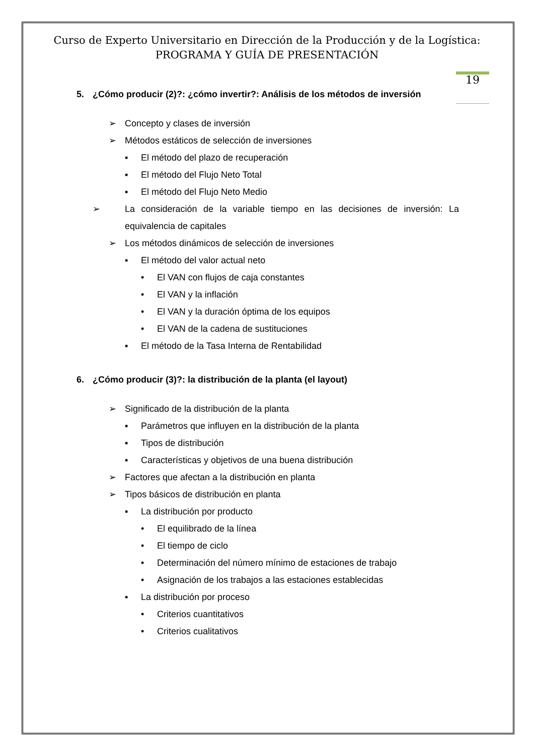Curso de Experto Universitario en Dirección de la Producción y de la Logística:
PROGRAMA Y GUÍA DE PRESENTACIÓN
19
5. ¿Cómo producir (2)?: ¿cómo invertir?: Análisis de los métodos de inversión
➢ Concepto y clases de inversión
➢ Métodos estáticos de selección de inversiones
▪ El método del plazo de recuperación
▪ El método del Flujo Neto Total
▪ El método del Flujo Neto Medio
➢ La consideración de la variable tiempo en las decisiones de inversión: La equivalencia de capitales
➢ Los métodos dinámicos de selección de inversiones
▪ El método del valor actual neto
• El VAN con flujos de caja constantes
• El VAN y la inflación
• El VAN y la duración óptima de los equipos
• El VAN de la cadena de sustituciones
▪ El método de la Tasa Interna de Rentabilidad
6. ¿Cómo producir (3)?: la distribución de la planta (el layout)
➢ Significado de la distribución de la planta
▪ Parámetros que influyen en la distribución de la planta
▪ Tipos de distribución
▪ Características y objetivos de una buena distribución
➢ Factores que afectan a la distribución en planta
➢ Tipos básicos de distribución en planta
▪ La distribución por producto
• El equilibrado de la línea
• El tiempo de ciclo
• Determinación del número mínimo de estaciones de trabajo
• Asignación de los trabajos a las estaciones establecidas
▪ La distribución por proceso
• Criterios cuantitativos
• Criterios cualitativos